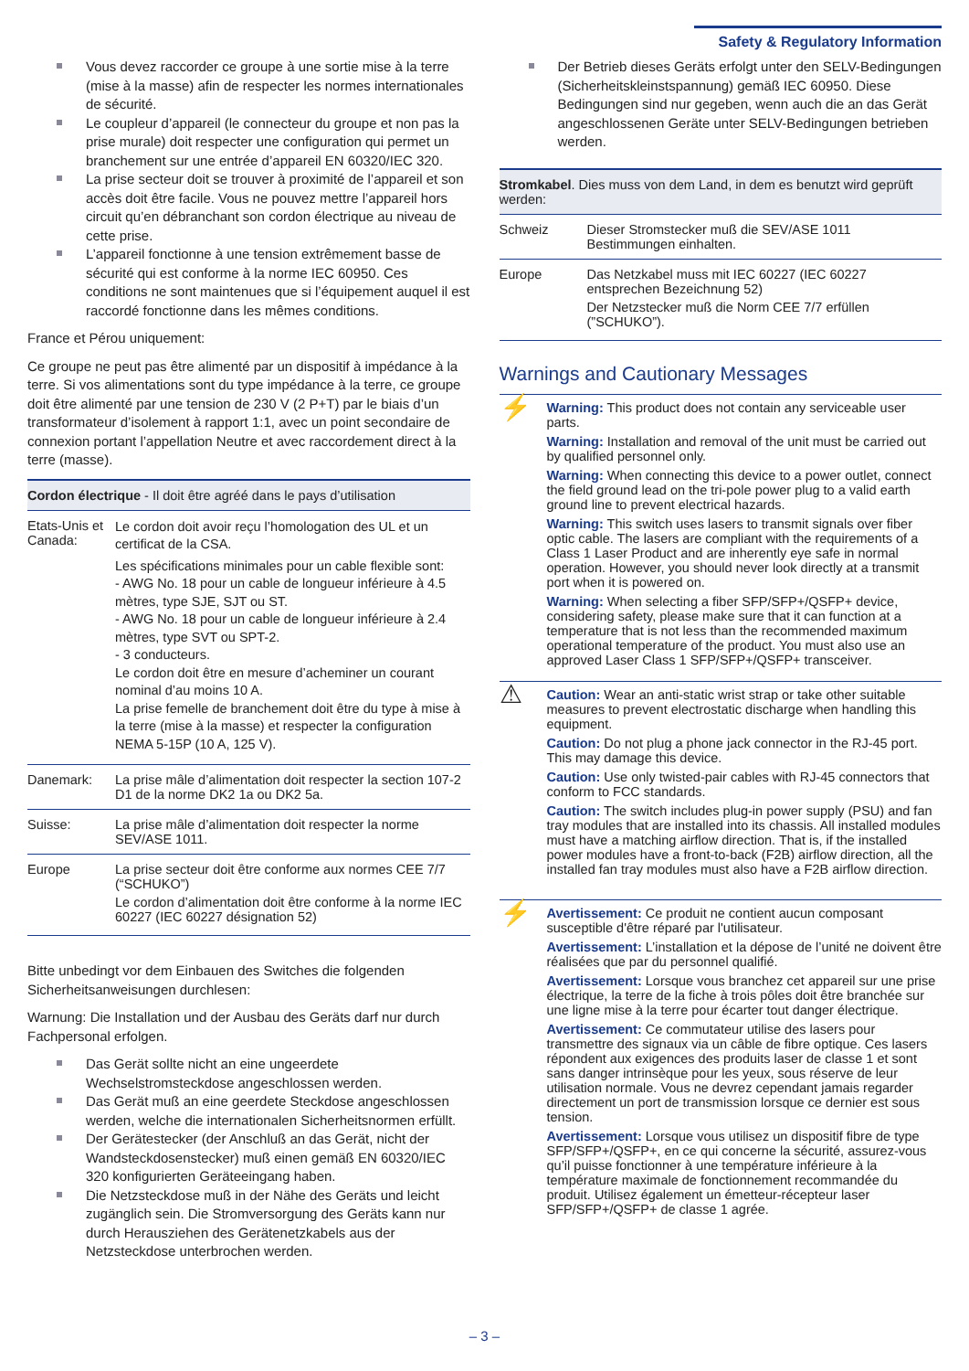Safety & Regulatory Information
Vous devez raccorder ce groupe à une sortie mise à la terre (mise à la masse) afin de respecter les normes internationales de sécurité.
Le coupleur d’appareil (le connecteur du groupe et non pas la prise murale) doit respecter une configuration qui permet un branchement sur une entrée d’appareil EN 60320/IEC 320.
La prise secteur doit se trouver à proximité de l’appareil et son accès doit être facile. Vous ne pouvez mettre l’appareil hors circuit qu’en débranchant son cordon électrique au niveau de cette prise.
L’appareil fonctionne à une tension extrêmement basse de sécurité qui est conforme à la norme IEC 60950. Ces conditions ne sont maintenues que si l’équipement auquel il est raccordé fonctionne dans les mêmes conditions.
France et Pérou uniquement:
Ce groupe ne peut pas être alimenté par un dispositif à impédance à la terre. Si vos alimentations sont du type impédance à la terre, ce groupe doit être alimenté par une tension de 230 V (2 P+T) par le biais d’un transformateur d’isolement à rapport 1:1, avec un point secondaire de connexion portant l’appellation Neutre et avec raccordement direct à la terre (masse).
| Cordon électrique - Il doit être agréé dans le pays d’utilisation | |
| --- | --- |
| Etats-Unis et Canada: | Le cordon doit avoir reçu l’homologation des UL et un certificat de la CSA. Les spécifications minimales pour un cable flexible sont: - AWG No. 18 pour un cable de longueur inférieure à 4.5 mètres, type SJE, SJT ou ST. - AWG No. 18 pour un cable de longueur inférieure à 2.4 mètres, type SVT ou SPT-2. - 3 conducteurs. Le cordon doit être en mesure d’acheminer un courant nominal d’au moins 10 A. La prise femelle de branchement doit être du type à mise à la terre (mise à la masse) et respecter la configuration NEMA 5-15P (10 A, 125 V). |
| Danemark: | La prise mâle d’alimentation doit respecter la section 107-2 D1 de la norme DK2 1a ou DK2 5a. |
| Suisse: | La prise mâle d’alimentation doit respecter la norme SEV/ASE 1011. |
| Europe | La prise secteur doit être conforme aux normes CEE 7/7 (“SCHUKO”) Le cordon d’alimentation doit être conforme à la norme IEC 60227 (IEC 60227 désignation 52) |
Bitte unbedingt vor dem Einbauen des Switches die folgenden Sicherheitsanweisungen durchlesen:
Warnung: Die Installation und der Ausbau des Geräts darf nur durch Fachpersonal erfolgen.
Das Gerät sollte nicht an eine ungeerdete Wechselstromsteckdose angeschlossen werden.
Das Gerät muß an eine geerdete Steckdose angeschlossen werden, welche die internationalen Sicherheitsnormen erfüllt.
Der Gerätestecker (der Anschluß an das Gerät, nicht der Wandsteckdosenstecker) muß einen gemäß EN 60320/IEC 320 konfigurierten Geräteeingang haben.
Die Netzsteckdose muß in der Nähe des Geräts und leicht zugänglich sein. Die Stromversorgung des Geräts kann nur durch Herausziehen des Gerätenetzkabels aus der Netzsteckdose unterbrochen werden.
Der Betrieb dieses Geräts erfolgt unter den SELV-Bedingungen (Sicherheitskleinstspannung) gemäß IEC 60950. Diese Bedingungen sind nur gegeben, wenn auch die an das Gerät angeschlossenen Geräte unter SELV-Bedingungen betrieben werden.
| Stromkabel . Dies muss von dem Land, in dem es benutzt wird geprüft werden: | |
| --- | --- |
| Schweiz | Dieser Stromstecker muß die SEV/ASE 1011 Bestimmungen einhalten. |
| Europe | Das Netzkabel muss mit IEC 60227 (IEC 60227 entsprechen Bezeichnung 52) Der Netzstecker muß die Norm CEE 7/7 erfüllen (”SCHUKO”). |
Warnings and Cautionary Messages
⚡
Warning: This product does not contain any serviceable user parts.
Warning: Installation and removal of the unit must be carried out by qualified personnel only.
Warning: When connecting this device to a power outlet, connect the field ground lead on the tri-pole power plug to a valid earth ground line to prevent electrical hazards.
Warning: This switch uses lasers to transmit signals over fiber optic cable. The lasers are compliant with the requirements of a Class 1 Laser Product and are inherently eye safe in normal operation. However, you should never look directly at a transmit port when it is powered on.
Warning: When selecting a fiber SFP/SFP+/QSFP+ device, considering safety, please make sure that it can function at a temperature that is not less than the recommended maximum operational temperature of the product. You must also use an approved Laser Class 1 SFP/SFP+/QSFP+ transceiver.
⚠
Caution: Wear an anti-static wrist strap or take other suitable measures to prevent electrostatic discharge when handling this equipment.
Caution: Do not plug a phone jack connector in the RJ-45 port. This may damage this device.
Caution: Use only twisted-pair cables with RJ-45 connectors that conform to FCC standards.
Caution: The switch includes plug-in power supply (PSU) and fan tray modules that are installed into its chassis. All installed modules must have a matching airflow direction. That is, if the installed power modules have a front-to-back (F2B) airflow direction, all the installed fan tray modules must also have a F2B airflow direction.
⚡
Avertissement: Ce produit ne contient aucun composant susceptible d'être réparé par l'utilisateur.
Avertissement: L’installation et la dépose de l’unité ne doivent être réalisées que par du personnel qualifié.
Avertissement: Lorsque vous branchez cet appareil sur une prise électrique, la terre de la fiche à trois pôles doit être branchée sur une ligne mise à la terre pour écarter tout danger électrique.
Avertissement: Ce commutateur utilise des lasers pour transmettre des signaux via un câble de fibre optique. Ces lasers répondent aux exigences des produits laser de classe 1 et sont sans danger intrinsèque pour les yeux, sous réserve de leur utilisation normale. Vous ne devrez cependant jamais regarder directement un port de transmission lorsque ce dernier est sous tension.
Avertissement: Lorsque vous utilisez un dispositif fibre de type SFP/SFP+/QSFP+, en ce qui concerne la sécurité, assurez-vous qu’il puisse fonctionner à une température inférieure à la température maximale de fonctionnement recommandée du produit. Utilisez également un émetteur-récepteur laser SFP/SFP+/QSFP+ de classe 1 agrée.
– 3 –